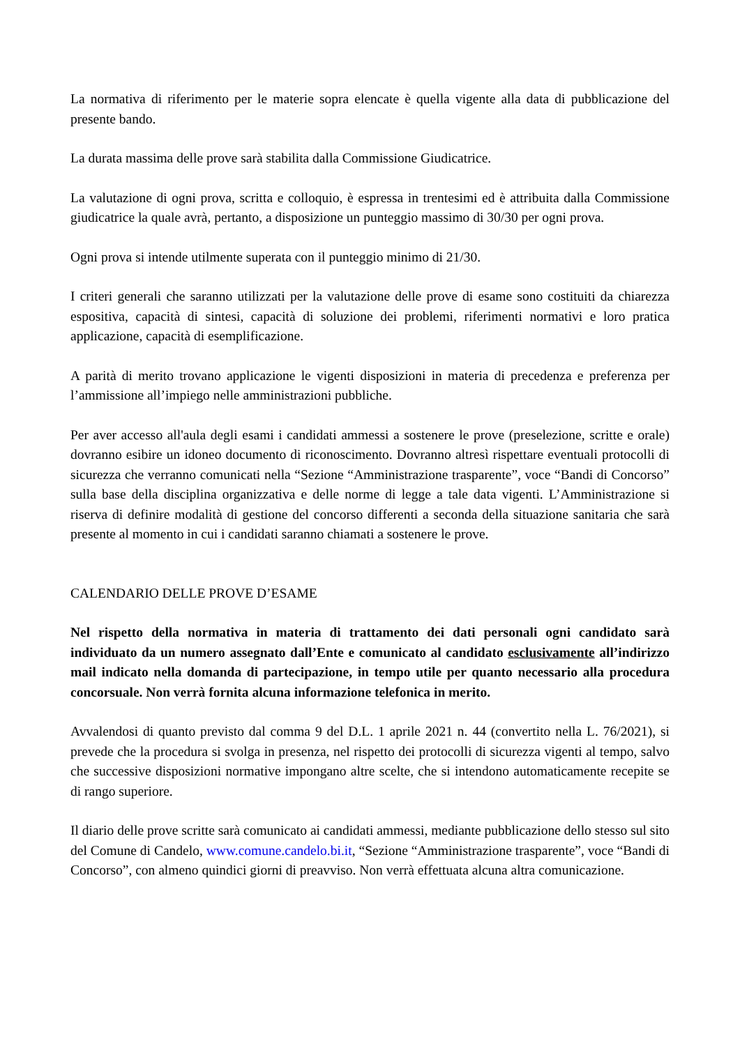La normativa di riferimento per le materie sopra elencate è quella vigente alla data di pubblicazione del presente bando.
La durata massima delle prove sarà stabilita dalla Commissione Giudicatrice.
La valutazione di ogni prova, scritta e colloquio, è espressa in trentesimi ed è attribuita dalla Commissione giudicatrice la quale avrà, pertanto, a disposizione un punteggio massimo di 30/30 per ogni prova.
Ogni prova si intende utilmente superata con il punteggio minimo di 21/30.
I criteri generali che saranno utilizzati per la valutazione delle prove di esame sono costituiti da chiarezza espositiva, capacità di sintesi, capacità di soluzione dei problemi, riferimenti normativi e loro pratica applicazione, capacità di esemplificazione.
A parità di merito trovano applicazione le vigenti disposizioni in materia di precedenza e preferenza per l’ammissione all’impiego nelle amministrazioni pubbliche.
Per aver accesso all'aula degli esami i candidati ammessi a sostenere le prove (preselezione, scritte e orale) dovranno esibire un idoneo documento di riconoscimento. Dovranno altresì rispettare eventuali protocolli di sicurezza che verranno comunicati nella “Sezione “Amministrazione trasparente”, voce “Bandi di Concorso” sulla base della disciplina organizzativa e delle norme di legge a tale data vigenti. L’Amministrazione si riserva di definire modalità di gestione del concorso differenti a seconda della situazione sanitaria che sarà presente al momento in cui i candidati saranno chiamati a sostenere le prove.
CALENDARIO DELLE PROVE D’ESAME
Nel rispetto della normativa in materia di trattamento dei dati personali ogni candidato sarà individuato da un numero assegnato dall’Ente e comunicato al candidato esclusivamente all’indirizzo mail indicato nella domanda di partecipazione, in tempo utile per quanto necessario alla procedura concorsuale. Non verrà fornita alcuna informazione telefonica in merito.
Avvalendosi di quanto previsto dal comma 9 del D.L. 1 aprile 2021 n. 44 (convertito nella L. 76/2021), si prevede che la procedura si svolga in presenza, nel rispetto dei protocolli di sicurezza vigenti al tempo, salvo che successive disposizioni normative impongano altre scelte, che si intendono automaticamente recepite se di rango superiore.
Il diario delle prove scritte sarà comunicato ai candidati ammessi, mediante pubblicazione dello stesso sul sito del Comune di Candelo, www.comune.candelo.bi.it, “Sezione “Amministrazione trasparente”, voce “Bandi di Concorso”, con almeno quindici giorni di preavviso. Non verrà effettuata alcuna altra comunicazione.